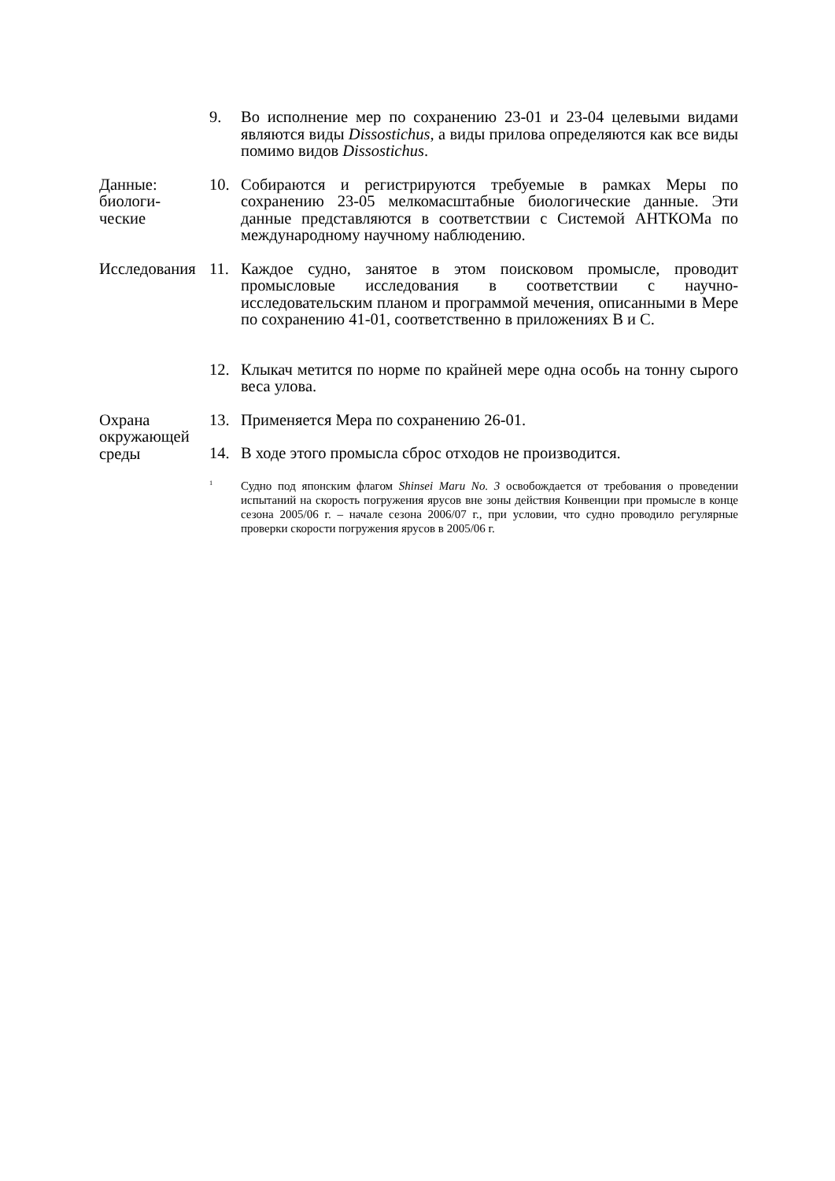9. Во исполнение мер по сохранению 23-01 и 23-04 целевыми видами являются виды Dissostichus, а виды прилова определяются как все виды помимо видов Dissostichus.
Данные:
биологи-
ческие
10. Собираются и регистрируются требуемые в рамках Меры по сохранению 23-05 мелкомасштабные биологические данные. Эти данные представляются в соответствии с Системой АНТКОМа по международному научному наблюдению.
Исследования
11. Каждое судно, занятое в этом поисковом промысле, проводит промысловые исследования в соответствии с научно-исследовательским планом и программой мечения, описанными в Мере по сохранению 41-01, соответственно в приложениях B и C.
12. Клыкач метится по норме по крайней мере одна особь на тонну сырого веса улова.
Охрана
окружающей
среды
13. Применяется Мера по сохранению 26-01.
14. В ходе этого промысла сброс отходов не производится.
<sup>1</sup>
Судно под японским флагом Shinsei Maru No. 3 освобождается от требования о проведении испытаний на скорость погружения ярусов вне зоны действия Конвенции при промысле в конце сезона 2005/06 г. – начале сезона 2006/07 г., при условии, что судно проводило регулярные проверки скорости погружения ярусов в 2005/06 г.